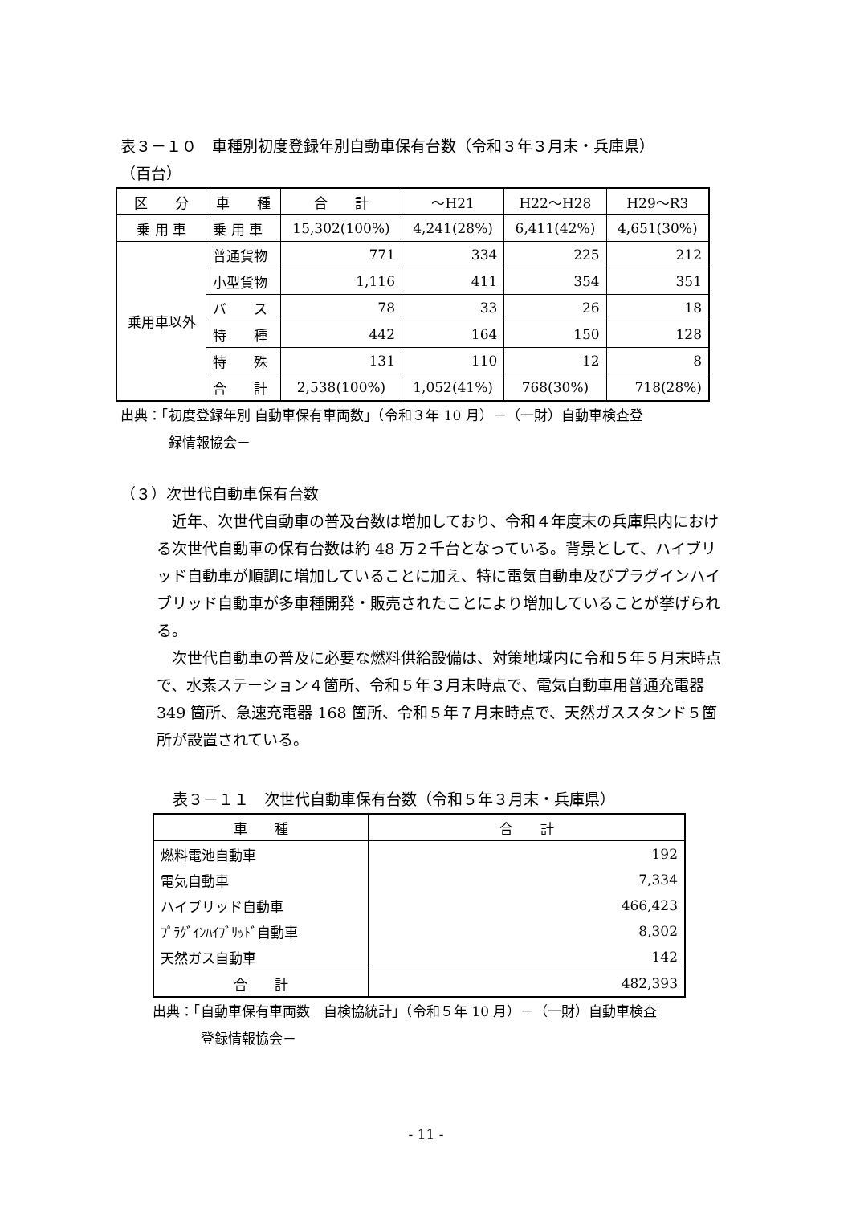表３－１０　車種別初度登録年別自動車保有台数（令和３年３月末・兵庫県）
（百台）
| 区 分 | 車 種 | 合 計 | ～H21 | H22～H28 | H29～R3 |
| --- | --- | --- | --- | --- | --- |
| 乗 用 車 | 乗 用 車 | 15,302(100%) | 4,241(28%) | 6,411(42%) | 4,651(30%) |
| 乗用車以外 | 普通貨物 | 771 | 334 | 225 | 212 |
| | 小型貨物 | 1,116 | 411 | 354 | 351 |
| | バ ス | 78 | 33 | 26 | 18 |
| | 特 種 | 442 | 164 | 150 | 128 |
| | 特 殊 | 131 | 110 | 12 | 8 |
| | 合 計 | 2,538(100%) | 1,052(41%) | 768(30%) | 718(28%) |
出典：「初度登録年別 自動車保有車両数」（令和３年 10 月）－（一財）自動車検査登
録情報協会－
（３）次世代自動車保有台数
近年、次世代自動車の普及台数は増加しており、令和４年度末の兵庫県内における次世代自動車の保有台数は約 48 万２千台となっている。背景として、ハイブリッド自動車が順調に増加していることに加え、特に電気自動車及びプラグインハイブリッド自動車が多車種開発・販売されたことにより増加していることが挙げられる。
次世代自動車の普及に必要な燃料供給設備は、対策地域内に令和５年５月末時点で、水素ステーション４箇所、令和５年３月末時点で、電気自動車用普通充電器 349 箇所、急速充電器 168 箇所、令和５年７月末時点で、天然ガススタンド５箇所が設置されている。
表３－１１　次世代自動車保有台数（令和５年３月末・兵庫県）
| 車 種 | 合 計 |
| --- | --- |
| 燃料電池自動車 | 192 |
| 電気自動車 | 7,334 |
| ハイブリッド自動車 | 466,423 |
| ﾌﾟﾗｸﾞｲﾝﾊｲﾌﾞﾘｯﾄﾞ自動車 | 8,302 |
| 天然ガス自動車 | 142 |
| 合 計 | 482,393 |
出典：「自動車保有車両数　自検協統計」（令和５年 10 月）－（一財）自動車検査
登録情報協会－
- 11 -